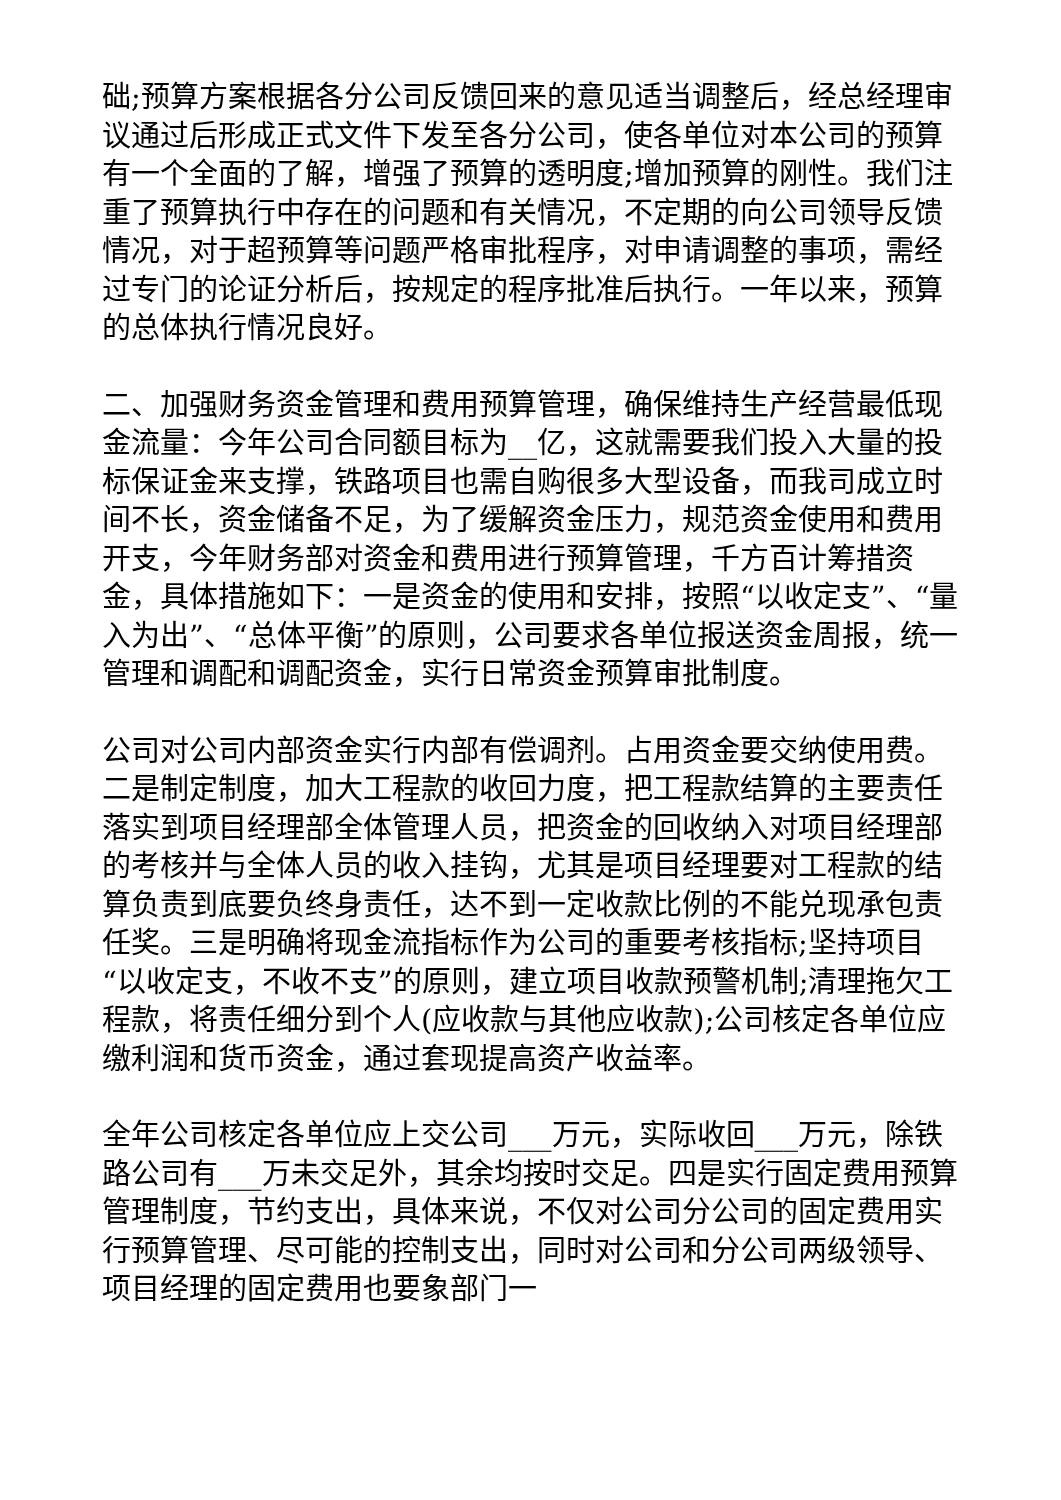础;预算方案根据各分公司反馈回来的意见适当调整后，经总经理审议通过后形成正式文件下发至各分公司，使各单位对本公司的预算有一个全面的了解，增强了预算的透明度;增加预算的刚性。我们注重了预算执行中存在的问题和有关情况，不定期的向公司领导反馈情况，对于超预算等问题严格审批程序，对申请调整的事项，需经过专门的论证分析后，按规定的程序批准后执行。一年以来，预算的总体执行情况良好。
二、加强财务资金管理和费用预算管理，确保维持生产经营最低现金流量：今年公司合同额目标为__亿，这就需要我们投入大量的投标保证金来支撑，铁路项目也需自购很多大型设备，而我司成立时间不长，资金储备不足，为了缓解资金压力，规范资金使用和费用开支，今年财务部对资金和费用进行预算管理，千方百计筹措资金，具体措施如下：一是资金的使用和安排，按照“以收定支”、“量入为出”、“总体平衡”的原则，公司要求各单位报送资金周报，统一管理和调配和调配资金，实行日常资金预算审批制度。
公司对公司内部资金实行内部有偿调剂。占用资金要交纳使用费。二是制定制度，加大工程款的收回力度，把工程款结算的主要责任落实到项目经理部全体管理人员，把资金的回收纳入对项目经理部的考核并与全体人员的收入挂钩，尤其是项目经理要对工程款的结算负责到底要负终身责任，达不到一定收款比例的不能兑现承包责任奖。三是明确将现金流指标作为公司的重要考核指标;坚持项目“以收定支，不收不支”的原则，建立项目收款预警机制;清理拖欠工程款，将责任细分到个人(应收款与其他应收款);公司核定各单位应缴利润和货币资金，通过套现提高资产收益率。
全年公司核定各单位应上交公司___万元，实际收回___万元，除铁路公司有___万未交足外，其余均按时交足。四是实行固定费用预算管理制度，节约支出，具体来说，不仅对公司分公司的固定费用实行预算管理、尽可能的控制支出，同时对公司和分公司两级领导、项目经理的固定费用也要象部门一